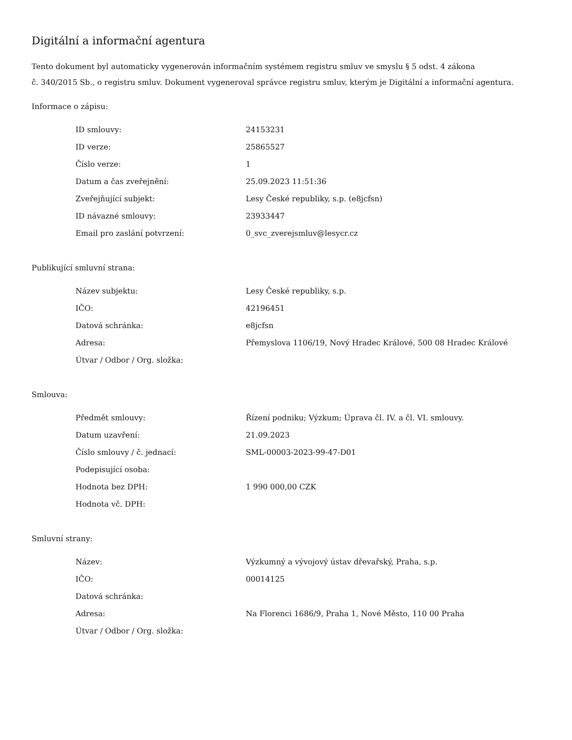Digitální a informační agentura
Tento dokument byl automaticky vygenerován informačním systémem registru smluv ve smyslu § 5 odst. 4 zákona
č. 340/2015 Sb., o registru smluv. Dokument vygeneroval správce registru smluv, kterým je Digitální a informační agentura.
Informace o zápisu:
| ID smlouvy: | 24153231 |
| ID verze: | 25865527 |
| Číslo verze: | 1 |
| Datum a čas zveřejnění: | 25.09.2023 11:51:36 |
| Zveřejňující subjekt: | Lesy České republiky, s.p. (e8jcfsn) |
| ID návazné smlouvy: | 23933447 |
| Email pro zaslání potvrzení: | 0_svc_zverejsmluv@lesycr.cz |
Publikující smluvní strana:
| Název subjektu: | Lesy České republiky, s.p. |
| IČO: | 42196451 |
| Datová schránka: | e8jcfsn |
| Adresa: | Přemyslova 1106/19, Nový Hradec Králové, 500 08 Hradec Králové |
| Útvar / Odbor / Org. složka: | |
Smlouva:
| Předmět smlouvy: | Řízení podniku; Výzkum; Úprava čl. IV. a čl. VI. smlouvy. |
| Datum uzavření: | 21.09.2023 |
| Číslo smlouvy / č. jednací: | SML-00003-2023-99-47-D01 |
| Podepisující osoba: | |
| Hodnota bez DPH: | 1 990 000,00 CZK |
| Hodnota vč. DPH: | |
Smluvní strany:
| Název: | Výzkumný a vývojový ústav dřevařský, Praha, s.p. |
| IČO: | 00014125 |
| Datová schránka: | |
| Adresa: | Na Florenci 1686/9, Praha 1, Nové Město, 110 00 Praha |
| Útvar / Odbor / Org. složka: | |